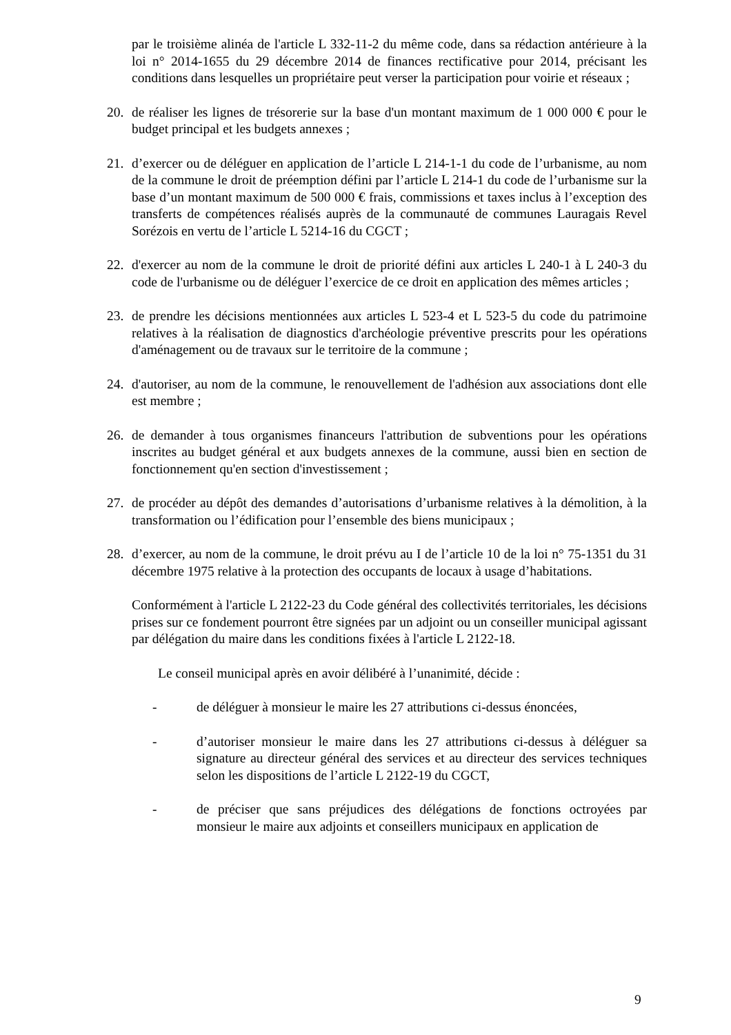par le troisième alinéa de l'article L 332-11-2 du même code, dans sa rédaction antérieure à la loi n° 2014-1655 du 29 décembre 2014 de finances rectificative pour 2014, précisant les conditions dans lesquelles un propriétaire peut verser la participation pour voirie et réseaux ;
20. de réaliser les lignes de trésorerie sur la base d'un montant maximum de 1 000 000 € pour le budget principal et les budgets annexes ;
21. d’exercer ou de déléguer en application de l’article L 214-1-1 du code de l’urbanisme, au nom de la commune le droit de préemption défini par l’article L 214-1 du code de l’urbanisme sur la base d’un montant maximum de 500 000 € frais, commissions et taxes inclus à l’exception des transferts de compétences réalisés auprès de la communauté de communes Lauragais Revel Sorézois en vertu de l’article L 5214-16 du CGCT ;
22. d'exercer au nom de la commune le droit de priorité défini aux articles L 240-1 à L 240-3 du code de l'urbanisme ou de déléguer l’exercice de ce droit en application des mêmes articles ;
23. de prendre les décisions mentionnées aux articles L 523-4 et L 523-5 du code du patrimoine relatives à la réalisation de diagnostics d'archéologie préventive prescrits pour les opérations d'aménagement ou de travaux sur le territoire de la commune ;
24. d'autoriser, au nom de la commune, le renouvellement de l'adhésion aux associations dont elle est membre ;
26. de demander à tous organismes financeurs l'attribution de subventions pour les opérations inscrites au budget général et aux budgets annexes de la commune, aussi bien en section de fonctionnement qu'en section d'investissement ;
27. de procéder au dépôt des demandes d’autorisations d’urbanisme relatives à la démolition, à la transformation ou l’édification pour l’ensemble des biens municipaux ;
28. d’exercer, au nom de la commune, le droit prévu au I de l’article 10 de la loi n° 75-1351 du 31 décembre 1975 relative à la protection des occupants de locaux à usage d’habitations.
Conformément à l'article L 2122-23 du Code général des collectivités territoriales, les décisions prises sur ce fondement pourront être signées par un adjoint ou un conseiller municipal agissant par délégation du maire dans les conditions fixées à l'article L 2122-18.
Le conseil municipal après en avoir délibéré à l’unanimité, décide :
- de déléguer à monsieur le maire les 27 attributions ci-dessus énoncées,
- d’autoriser monsieur le maire dans les 27 attributions ci-dessus à déléguer sa signature au directeur général des services et au directeur des services techniques selon les dispositions de l’article L 2122-19 du CGCT,
- de préciser que sans préjudices des délégations de fonctions octroyées par monsieur le maire aux adjoints et conseillers municipaux en application de
9